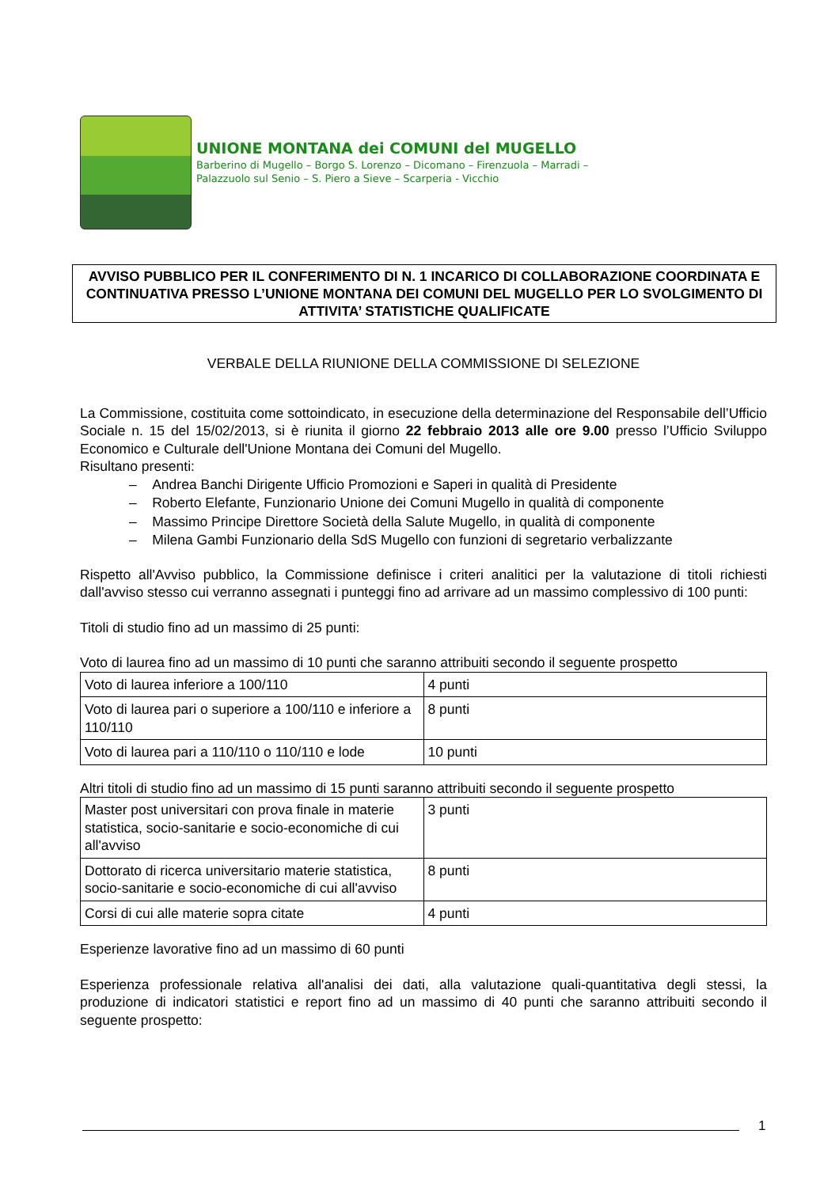UNIONE MONTANA dei COMUNI del MUGELLO
Barberino di Mugello – Borgo S. Lorenzo – Dicomano – Firenzuola – Marradi –
Palazzuolo sul Senio – S. Piero a Sieve – Scarperia - Vicchio
AVVISO PUBBLICO PER IL CONFERIMENTO DI N. 1 INCARICO DI COLLABORAZIONE COORDINATA E CONTINUATIVA PRESSO L’UNIONE MONTANA DEI COMUNI DEL MUGELLO PER LO SVOLGIMENTO DI ATTIVITA’ STATISTICHE QUALIFICATE
VERBALE DELLA RIUNIONE DELLA COMMISSIONE DI SELEZIONE
La Commissione, costituita come sottoindicato, in esecuzione della determinazione del Responsabile dell’Ufficio Sociale n. 15 del 15/02/2013, si è riunita il giorno 22 febbraio 2013 alle ore 9.00 presso l’Ufficio Sviluppo Economico e Culturale dell'Unione Montana dei Comuni del Mugello.
Risultano presenti:
– Andrea Banchi Dirigente Ufficio Promozioni e Saperi in qualità di Presidente
– Roberto Elefante, Funzionario Unione dei Comuni Mugello in qualità di componente
– Massimo Principe Direttore Società della Salute Mugello, in qualità di componente
– Milena Gambi Funzionario della SdS Mugello con funzioni di segretario verbalizzante
Rispetto all'Avviso pubblico, la Commissione definisce i criteri analitici per la valutazione di titoli richiesti dall'avviso stesso cui verranno assegnati i punteggi fino ad arrivare ad un massimo complessivo di 100 punti:
Titoli di studio fino ad un massimo di 25 punti:
Voto di laurea fino ad un massimo di 10 punti che saranno attribuiti secondo il seguente prospetto
| Voto di laurea inferiore a 100/110 | 4 punti |
| Voto di laurea pari o superiore a 100/110 e inferiore a 110/110 | 8 punti |
| Voto di laurea pari a 110/110 o 110/110 e lode | 10 punti |
Altri titoli di studio fino ad un massimo di 15 punti saranno attribuiti secondo il seguente prospetto
| Master post universitari con prova finale in materie statistica, socio-sanitarie e socio-economiche di cui all'avviso | 3 punti |
| Dottorato di ricerca universitario materie statistica, socio-sanitarie e socio-economiche di cui all'avviso | 8 punti |
| Corsi di cui alle materie sopra citate | 4 punti |
Esperienze lavorative fino ad un massimo di 60 punti
Esperienza professionale relativa all'analisi dei dati, alla valutazione quali-quantitativa degli stessi, la produzione di indicatori statistici e report fino ad un massimo di 40 punti che saranno attribuiti secondo il seguente prospetto:
1